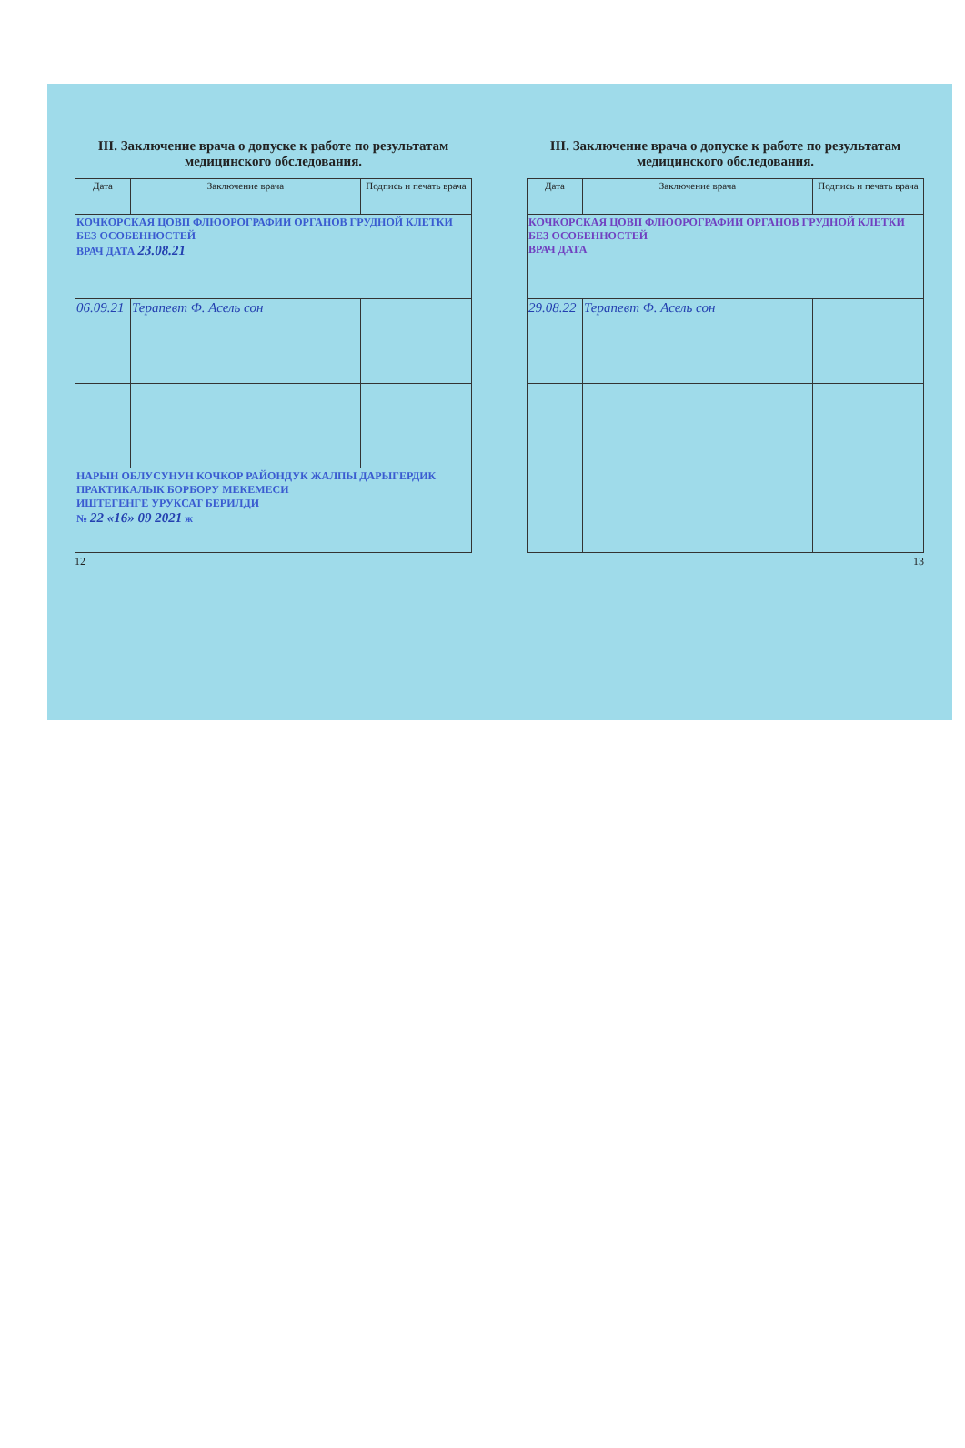III. Заключение врача о допуске к работе по результатам медицинского обследования.
| Дата | Заключение врача | Подпись и печать врача |
| --- | --- | --- |
| КОЧКОРСКАЯ ЦОВП ФЛЮОРОГРАФИИ ОРГАНОВ ГРУДНОЙ КЛЕТКИ БЕЗ ОСОБЕННОСТЕЙ ВРАЧ ДАТА 23.08.21 | | |
| 06.09.21 | Терапевт Ф. Асель сон | |
| НАРЫН ОБЛУСУНУН КОЧКОР РАЙОНДУК ЖАЛПЫ ДАРЫГЕРДИК ПРАКТИКАЛЫК БОРБОРУ МЕКЕМЕСИ ИШТЕГЕНГЕ УРУКСАТ БЕРИЛДИ № 22 «16» 09 2021 ж | | |
12
III. Заключение врача о допуске к работе по результатам медицинского обследования.
| Дата | Заключение врача | Подпись и печать врача |
| --- | --- | --- |
| КОЧКОРСКАЯ ЦОВП ФЛЮОРОГРАФИИ ОРГАНОВ ГРУДНОЙ КЛЕТКИ БЕЗ ОСОБЕННОСТЕЙ ВРАЧ ДАТА | | |
| 29.08.22 | Терапевт Ф. Асель сон | |
13